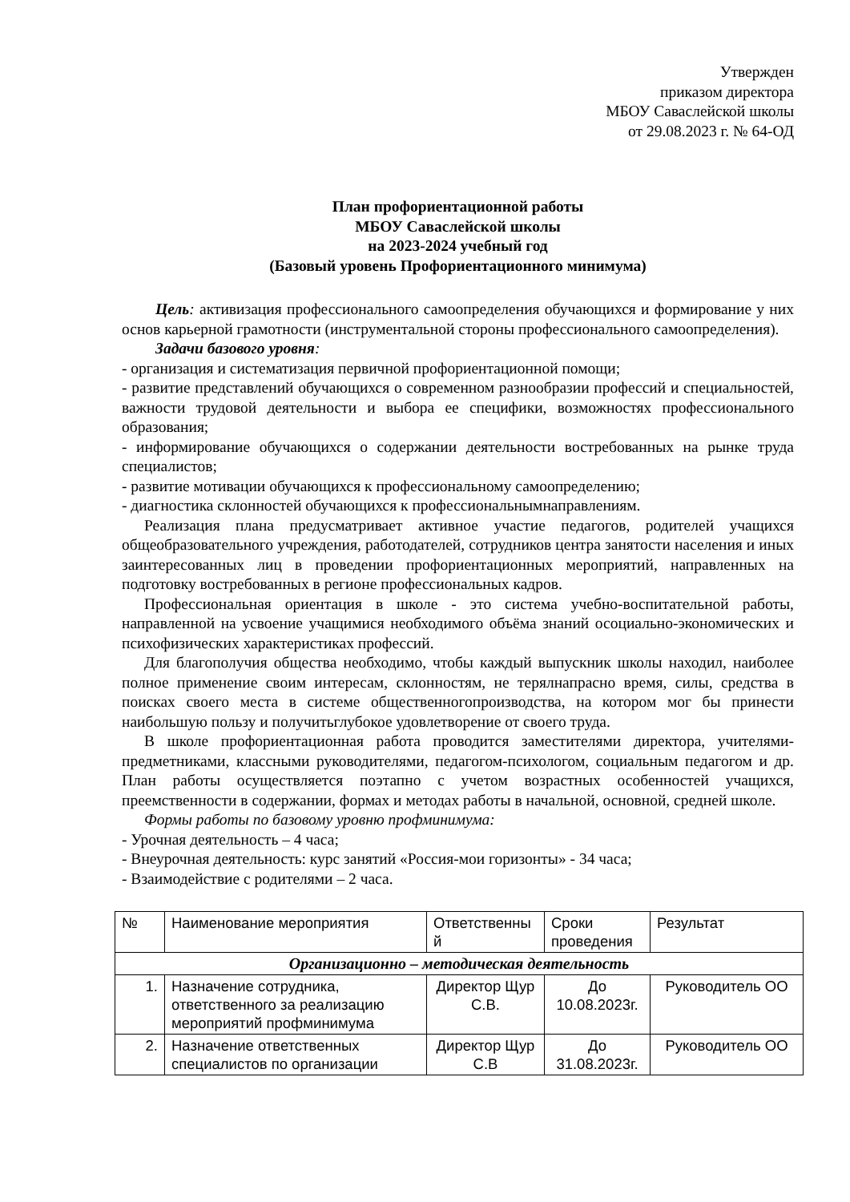Утвержден
приказом директора
МБОУ Саваслейской школы
от 29.08.2023 г. № 64-ОД
План профориентационной работы
МБОУ Саваслейской школы
на 2023-2024 учебный год
(Базовый уровень Профориентационного минимума)
Цель: активизация профессионального самоопределения обучающихся и формирование у них основ карьерной грамотности (инструментальной стороны профессионального самоопределения).
Задачи базового уровня:
- организация и систематизация первичной профориентационной помощи;
- развитие представлений обучающихся о современном разнообразии профессий и специальностей, важности трудовой деятельности и выбора ее специфики, возможностях профессионального образования;
- информирование обучающихся о содержании деятельности востребованных на рынке труда специалистов;
- развитие мотивации обучающихся к профессиональному самоопределению;
- диагностика склонностей обучающихся к профессиональнымнаправлениям.
Реализация плана предусматривает активное участие педагогов, родителей учащихся общеобразовательного учреждения, работодателей, сотрудников центра занятости населения и иных заинтересованных лиц в проведении профориентационных мероприятий, направленных на подготовку востребованных в регионе профессиональных кадров.
Профессиональная ориентация в школе - это система учебно-воспитательной работы, направленной на усвоение учащимися необходимого объёма знаний осоциально-экономических и психофизических характеристиках профессий.
Для благополучия общества необходимо, чтобы каждый выпускник школы находил, наиболее полное применение своим интересам, склонностям, не терялнапрасно время, силы, средства в поисках своего места в системе общественногопроизводства, на котором мог бы принести наибольшую пользу и получитьглубокое удовлетворение от своего труда.
В школе профориентационная работа проводится заместителями директора, учителями-предметниками, классными руководителями, педагогом-психологом, социальным педагогом и др. План работы осуществляется поэтапно с учетом возрастных особенностей учащихся, преемственности в содержании, формах и методах работы в начальной, основной, средней школе.
Формы работы по базовому уровню профминимума:
- Урочная деятельность – 4 часа;
- Внеурочная деятельность: курс занятий «Россия-мои горизонты» - 34 часа;
- Взаимодействие с родителями – 2 часа.
| № | Наименование мероприятия | Ответственны й | Сроки проведения | Результат |
| --- | --- | --- | --- | --- |
| Организационно – методическая деятельность | | | | |
| 1. | Назначение сотрудника, ответственного за реализацию мероприятий профминимума | Директор Щур С.В. | До 10.08.2023г. | Руководитель ОО |
| 2. | Назначение ответственных специалистов по организации | Директор Щур С.В | До 31.08.2023г. | Руководитель ОО |